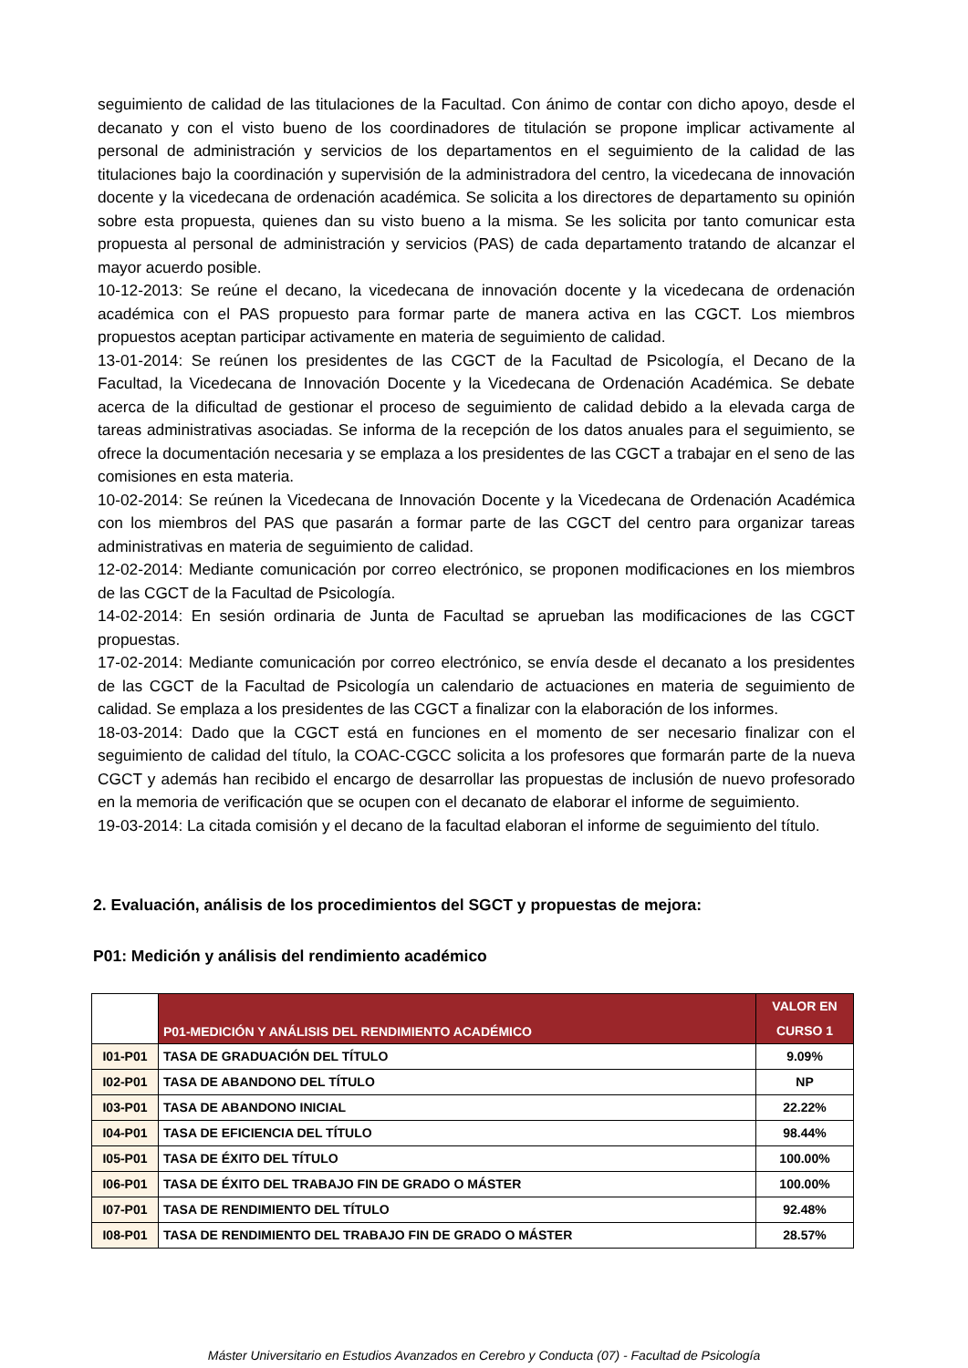seguimiento de calidad de las titulaciones de la Facultad. Con ánimo de contar con dicho apoyo, desde el decanato y con el visto bueno de los coordinadores de titulación se propone implicar activamente al personal de administración y servicios de los departamentos en el seguimiento de la calidad de las titulaciones bajo la coordinación y supervisión de la administradora del centro, la vicedecana de innovación docente y la vicedecana de ordenación académica. Se solicita a los directores de departamento su opinión sobre esta propuesta, quienes dan su visto bueno a la misma. Se les solicita por tanto comunicar esta propuesta al personal de administración y servicios (PAS) de cada departamento tratando de alcanzar el mayor acuerdo posible.
10-12-2013: Se reúne el decano, la vicedecana de innovación docente y la vicedecana de ordenación académica con el PAS propuesto para formar parte de manera activa en las CGCT. Los miembros propuestos aceptan participar activamente en materia de seguimiento de calidad.
13-01-2014: Se reúnen los presidentes de las CGCT de la Facultad de Psicología, el Decano de la Facultad, la Vicedecana de Innovación Docente y la Vicedecana de Ordenación Académica. Se debate acerca de la dificultad de gestionar el proceso de seguimiento de calidad debido a la elevada carga de tareas administrativas asociadas. Se informa de la recepción de los datos anuales para el seguimiento, se ofrece la documentación necesaria y se emplaza a los presidentes de las CGCT a trabajar en el seno de las comisiones en esta materia.
10-02-2014: Se reúnen la Vicedecana de Innovación Docente y la Vicedecana de Ordenación Académica con los miembros del PAS que pasarán a formar parte de las CGCT del centro para organizar tareas administrativas en materia de seguimiento de calidad.
12-02-2014: Mediante comunicación por correo electrónico, se proponen modificaciones en los miembros de las CGCT de la Facultad de Psicología.
14-02-2014: En sesión ordinaria de Junta de Facultad se aprueban las modificaciones de las CGCT propuestas.
17-02-2014: Mediante comunicación por correo electrónico, se envía desde el decanato a los presidentes de las CGCT de la Facultad de Psicología un calendario de actuaciones en materia de seguimiento de calidad. Se emplaza a los presidentes de las CGCT a finalizar con la elaboración de los informes.
18-03-2014: Dado que la CGCT está en funciones en el momento de ser necesario finalizar con el seguimiento de calidad del título, la COAC-CGCC solicita a los profesores que formarán parte de la nueva CGCT y además han recibido el encargo de desarrollar las propuestas de inclusión de nuevo profesorado en la memoria de verificación que se ocupen con el decanato de elaborar el informe de seguimiento.
19-03-2014: La citada comisión y el decano de la facultad elaboran el informe de seguimiento del título.
2. Evaluación, análisis de los procedimientos del SGCT y propuestas de mejora:
P01: Medición y análisis del rendimiento académico
| | P01-MEDICIÓN Y ANÁLISIS DEL RENDIMIENTO ACADÉMICO | VALOR EN CURSO 1 |
| --- | --- | --- |
| I01-P01 | TASA DE GRADUACIÓN DEL TÍTULO | 9.09% |
| I02-P01 | TASA DE ABANDONO DEL TÍTULO | NP |
| I03-P01 | TASA DE ABANDONO INICIAL | 22.22% |
| I04-P01 | TASA DE EFICIENCIA DEL TÍTULO | 98.44% |
| I05-P01 | TASA DE ÉXITO DEL TÍTULO | 100.00% |
| I06-P01 | TASA DE ÉXITO DEL TRABAJO FIN DE GRADO O MÁSTER | 100.00% |
| I07-P01 | TASA DE RENDIMIENTO DEL TÍTULO | 92.48% |
| I08-P01 | TASA DE RENDIMIENTO DEL TRABAJO FIN DE GRADO O MÁSTER | 28.57% |
Máster Universitario en Estudios Avanzados en Cerebro y Conducta (07) - Facultad de Psicología